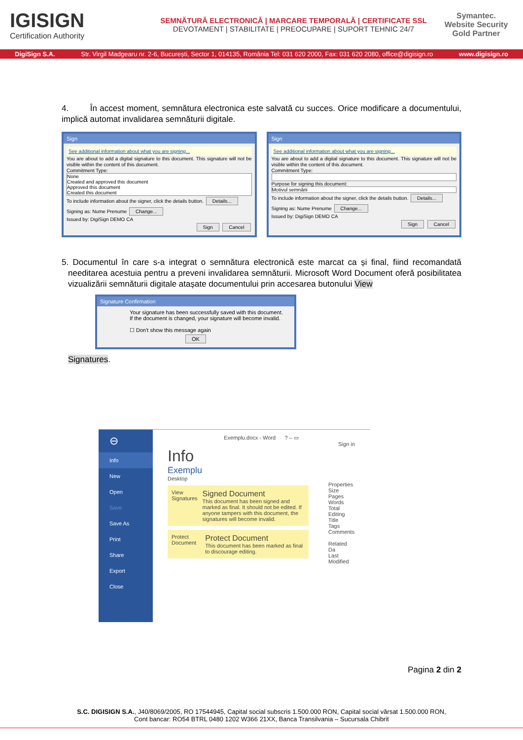IGISIGN
Certification Authority
SEMNĂTURĂ ELECTRONICĂ | MARCARE TEMPORALĂ | CERTIFICATE SSL
DEVOTAMENT | STABILITATE | PREOCUPARE | SUPORT TEHNIC 24/7
Symantec.
Website Security Gold Partner
DigiSign S.A. Str. Virgil Madgearu nr. 2-6, București, Sector 1, 014135, România Tel: 031 620 2000, Fax: 031 620 2080, office@digisign.ro www.digisign.ro
4. În accest moment, semnătura electronica este salvată cu succes. Orice modificare a documentului, implică automat invalidarea semnăturii digitale.
Sign
See additional information about what you are signing...
You are about to add a digital signature to this document. This signature will not be visible within the content of this document.
Commitment Type:
None
Created and approved this document
Approved this document
Created this document
To include information about the signer, click the details button. Details...
Signing as: Nume Prenume Change...
Issued by: DigiSign DEMO CA
Sign Cancel
Sign
See additional information about what you are signing...
You are about to add a digital signature to this document. This signature will not be visible within the content of this document.
Commitment Type:
Purpose for signing this document:
Motivul semnării
To include information about the signer, click the details button. Details...
Signing as: Nume Prenume Change...
Issued by: DigiSign DEMO CA
Sign Cancel
5. Documentul în care s-a integrat o semnătura electronică este marcat ca și final, fiind recomandată needitarea acestuia pentru a preveni invalidarea semnăturii. Microsoft Word Document oferă posibilitatea vizualizării semnăturii digitale atașate documentului prin accesarea butonului View
Signature Confirmation
Your signature has been successfully saved with this document.
If the document is changed, your signature will become invalid.
☐ Don't show this message again
OK
Signatures.
⊖
Info
New
Open
Save
Save As
Print
Share
Export
Close
Exemplu.docx - Word ? – ▭
Sign in
Info
Exemplu
Desktop
View Signatures
Signed Document
This document has been signed and marked as final. It should not be edited. If anyone tampers with this document, the signatures will become invalid.
Protect Document
Protect Document
This document has been marked as final to discourage editing.
Properties
Size
Pages
Words
Total Editing
Title
Tags
Comments
Related Da
Last Modified
Pagina 2 din 2
S.C. DIGISIGN S.A., J40/8069/2005, RO 17544945, Capital social subscris 1.500.000 RON, Capital social vărsat 1.500.000 RON,
Cont bancar: RO54 BTRL 0480 1202 W366 21XX, Banca Transilvania – Sucursala Chibrit